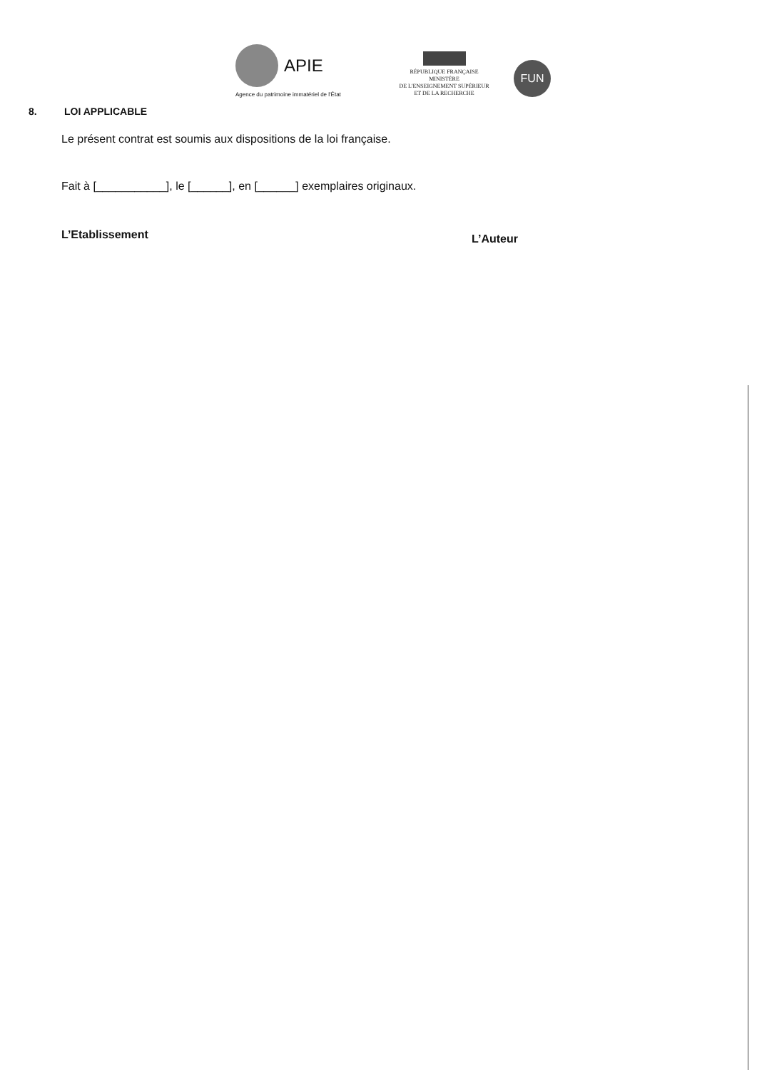APIE
Agence du patrimoine immatériel de l'État
RÉPUBLIQUE FRANÇAISE
MINISTÈRE
DE L'ENSEIGNEMENT SUPÉRIEUR
ET DE LA RECHERCHE
FUN
8. LOI APPLICABLE
Le présent contrat est soumis aux dispositions de la loi française.
Fait à [___________], le [______], en [______] exemplaires originaux.
L’Etablissement L’Auteur